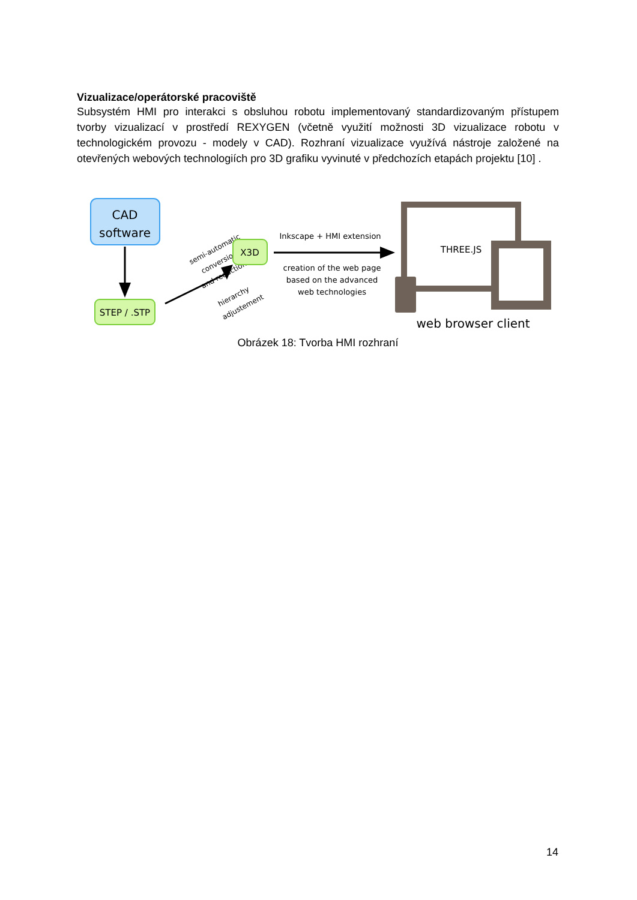Vizualizace/operátorské pracoviště
Subsystém HMI pro interakci s obsluhou robotu implementovaný standardizovaným přístupem tvorby vizualizací v prostředí REXYGEN (včetně využití možnosti 3D vizualizace robotu v technologickém provozu - modely v CAD). Rozhraní vizualizace využívá nástroje založené na otevřených webových technologiích pro 3D grafiku vyvinuté v předchozích etapách projektu [10] .
CAD
software
STEP / .STP
semi-automatic
conversion
and reduction
hierarchy
adjustement
X3D
Inkscape + HMI extension
creation of the web page
based on the advanced
web technologies
THREE.JS
web browser client
Obrázek 18: Tvorba HMI rozhraní
14